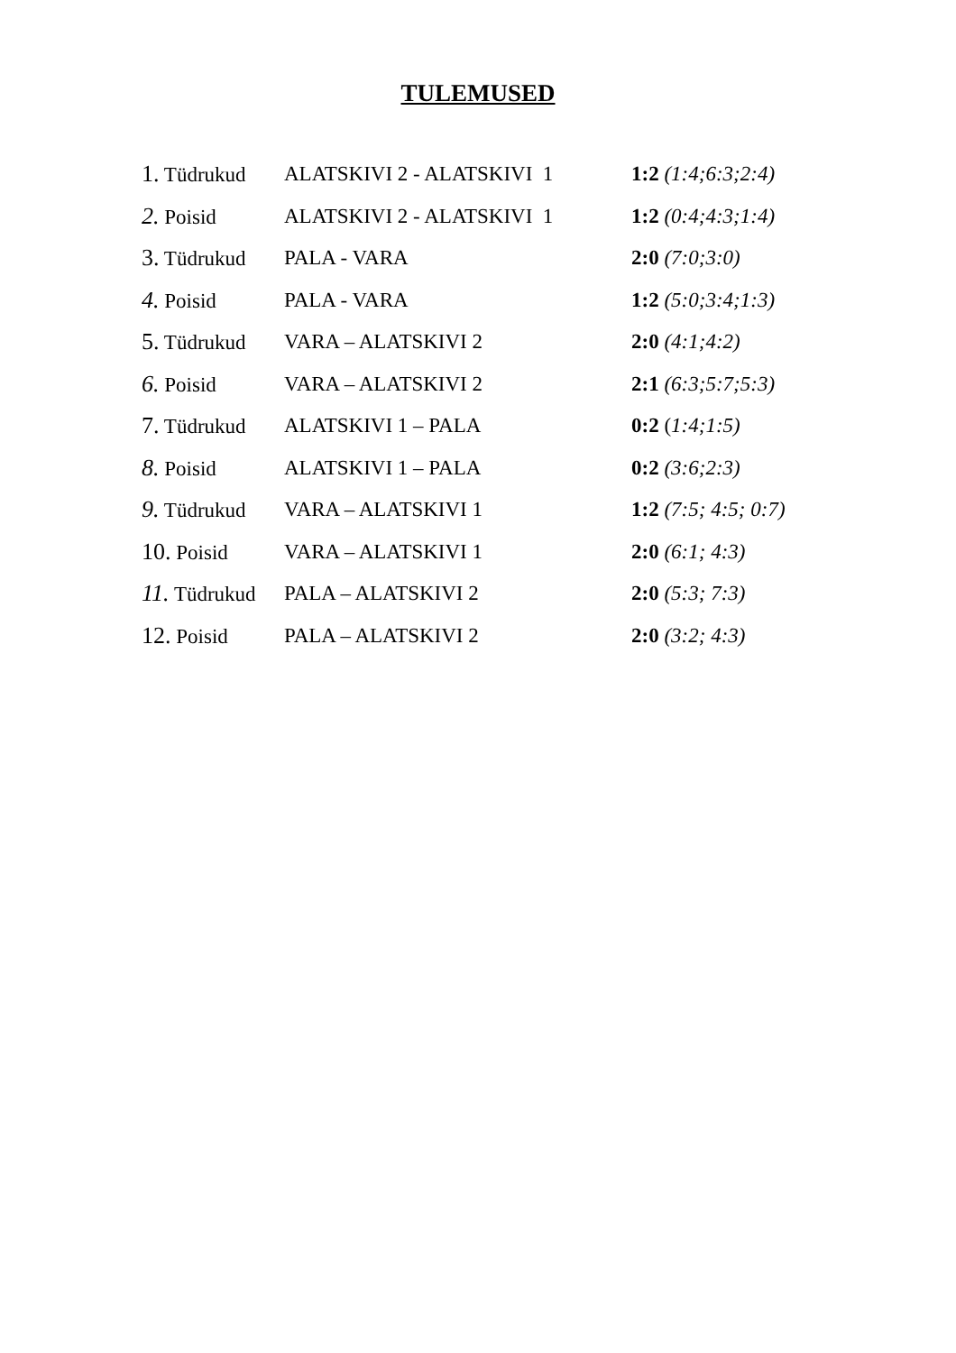TULEMUSED
1. Tüdrukud ALATSKIVI 2 - ALATSKIVI 1 1:2 (1:4;6:3;2:4)
2. Poisid ALATSKIVI 2 - ALATSKIVI 1 1:2 (0:4;4:3;1:4)
3. Tüdrukud PALA - VARA 2:0 (7:0;3:0)
4. Poisid PALA - VARA 1:2 (5:0;3:4;1:3)
5. Tüdrukud VARA – ALATSKIVI 2 2:0 (4:1;4:2)
6. Poisid VARA – ALATSKIVI 2 2:1 (6:3;5:7;5:3)
7. Tüdrukud ALATSKIVI 1 – PALA 0:2 (1:4;1:5)
8. Poisid ALATSKIVI 1 – PALA 0:2 (3:6;2:3)
9. Tüdrukud VARA – ALATSKIVI 1 1:2 (7:5; 4:5; 0:7)
10. Poisid VARA – ALATSKIVI 1 2:0 (6:1; 4:3)
11. Tüdrukud PALA – ALATSKIVI 2 2:0 (5:3; 7:3)
12. Poisid PALA – ALATSKIVI 2 2:0 (3:2; 4:3)